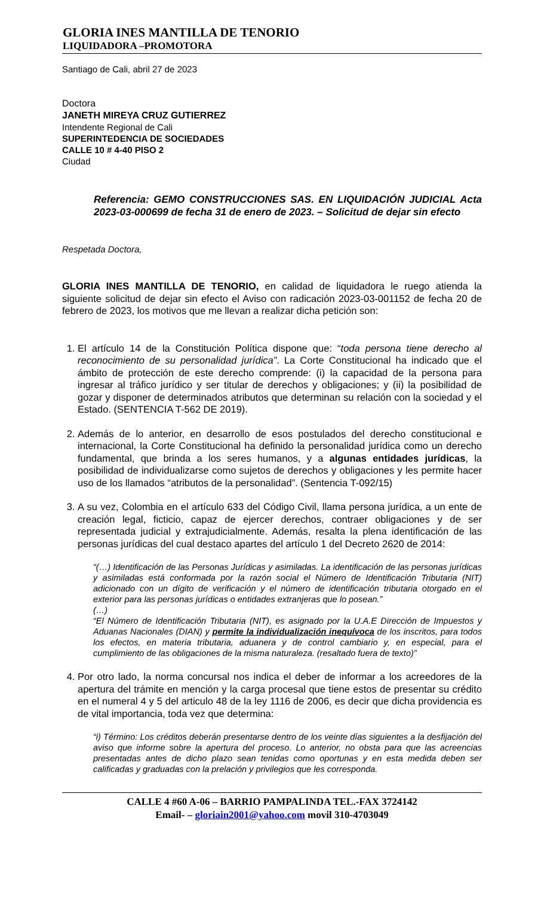GLORIA INES MANTILLA DE TENORIO
LIQUIDADORA –PROMOTORA
Santiago de Cali, abril 27 de 2023
Doctora
JANETH MIREYA CRUZ GUTIERREZ
Intendente Regional de Cali
SUPERINTEDENCIA DE SOCIEDADES
CALLE 10 # 4-40 PISO 2
Ciudad
Referencia: GEMO CONSTRUCCIONES SAS. EN LIQUIDACIÓN JUDICIAL Acta 2023-03-000699 de fecha 31 de enero de 2023. – Solicitud de dejar sin efecto
Respetada Doctora,
GLORIA INES MANTILLA DE TENORIO, en calidad de liquidadora le ruego atienda la siguiente solicitud de dejar sin efecto el Aviso con radicación 2023-03-001152 de fecha 20 de febrero de 2023, los motivos que me llevan a realizar dicha petición son:
1. El artículo 14 de la Constitución Política dispone que: “toda persona tiene derecho al reconocimiento de su personalidad jurídica”. La Corte Constitucional ha indicado que el ámbito de protección de este derecho comprende: (i) la capacidad de la persona para ingresar al tráfico jurídico y ser titular de derechos y obligaciones; y (ii) la posibilidad de gozar y disponer de determinados atributos que determinan su relación con la sociedad y el Estado. (SENTENCIA T-562 DE 2019).
2. Además de lo anterior, en desarrollo de esos postulados del derecho constitucional e internacional, la Corte Constitucional ha definido la personalidad jurídica como un derecho fundamental, que brinda a los seres humanos, y a algunas entidades jurídicas, la posibilidad de individualizarse como sujetos de derechos y obligaciones y les permite hacer uso de los llamados “atributos de la personalidad”. (Sentencia T-092/15)
3. A su vez, Colombia en el artículo 633 del Código Civil, llama persona jurídica, a un ente de creación legal, ficticio, capaz de ejercer derechos, contraer obligaciones y de ser representada judicial y extrajudicialmente. Además, resalta la plena identificación de las personas jurídicas del cual destaco apartes del artículo 1 del Decreto 2620 de 2014:
“(…) Identificación de las Personas Jurídicas y asimiladas. La identificación de las personas jurídicas y asimiladas está conformada por la razón social el Número de Identificación Tributaria (NIT) adicionado con un dígito de verificación y el número de identificación tributaria otorgado en el exterior para las personas jurídicas o entidades extranjeras que lo posean.”
(…)
“El Número de Identificación Tributaria (NIT), es asignado por la U.A.E Dirección de Impuestos y Aduanas Nacionales (DIAN) y permite la individualización inequívoca de los inscritos, para todos los efectos, en materia tributaria, aduanera y de control cambiario y, en especial, para el cumplimiento de las obligaciones de la misma naturaleza. (resaltado fuera de texto)”
4. Por otro lado, la norma concursal nos indica el deber de informar a los acreedores de la apertura del trámite en mención y la carga procesal que tiene estos de presentar su crédito en el numeral 4 y 5 del articulo 48 de la ley 1116 de 2006, es decir que dicha providencia es de vital importancia, toda vez que determina:
“i) Término: Los créditos deberán presentarse dentro de los veinte días siguientes a la desfijación del aviso que informe sobre la apertura del proceso. Lo anterior, no obsta para que las acreencias presentadas antes de dicho plazo sean tenidas como oportunas y en esta medida deben ser calificadas y graduadas con la prelación y privilegios que les corresponda.
CALLE 4 #60 A-06 – BARRIO PAMPALINDA TEL.-FAX 3724142
Email- – gloriain2001@yahoo.com movil 310-4703049